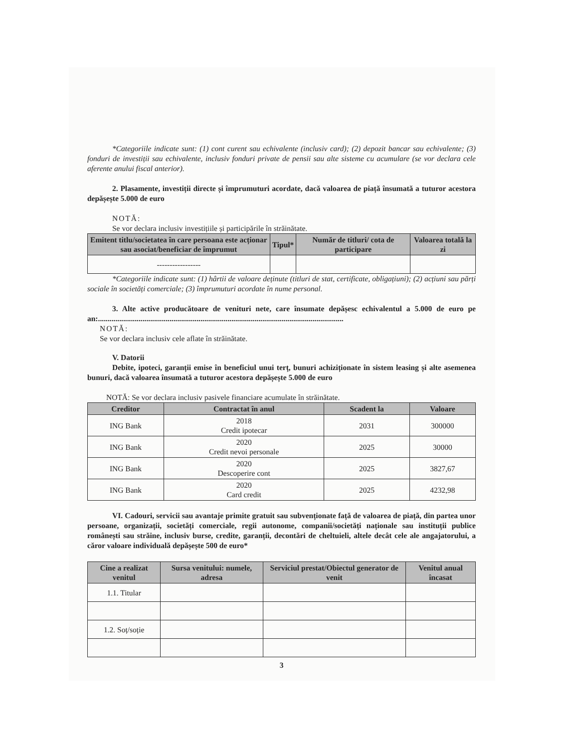*Categoriile indicate sunt: (1) cont curent sau echivalente (inclusiv card); (2) depozit bancar sau echivalente; (3) fonduri de investiții sau echivalente, inclusiv fonduri private de pensii sau alte sisteme cu acumulare (se vor declara cele aferente anului fiscal anterior).
2. Plasamente, investiții directe și împrumuturi acordate, dacă valoarea de piață însumată a tuturor acestora depășește 5.000 de euro
NOTĂ:
Se vor declara inclusiv investițiile și participările în străinătate.
| Emitent titlu/societatea în care persoana este acționar sau asociat/beneficiar de împrumut | Tipul* | Număr de titluri/ cota de participare | Valoarea totală la zi |
| --- | --- | --- | --- |
| ----------------- | | | |
*Categoriile indicate sunt: (1) hârtii de valoare deținute (titluri de stat, certificate, obligațiuni); (2) acțiuni sau părți sociale în societăți comerciale; (3) împrumuturi acordate în nume personal.
3. Alte active producătoare de venituri nete, care însumate depășesc echivalentul a 5.000 de euro pe an:...............................................................................................................................
NOTĂ:
Se vor declara inclusiv cele aflate în străinătate.
V. Datorii
Debite, ipoteci, garanții emise în beneficiul unui terț, bunuri achiziționate în sistem leasing și alte asemenea bunuri, dacă valoarea însumată a tuturor acestora depășește 5.000 de euro
NOTĂ: Se vor declara inclusiv pasivele financiare acumulate în străinătate.
| Creditor | Contractat în anul | Scadent la | Valoare |
| --- | --- | --- | --- |
| ING Bank | 2018 Credit ipotecar | 2031 | 300000 |
| ING Bank | 2020 Credit nevoi personale | 2025 | 30000 |
| ING Bank | 2020 Descoperire cont | 2025 | 3827,67 |
| ING Bank | 2020 Card credit | 2025 | 4232,98 |
VI. Cadouri, servicii sau avantaje primite gratuit sau subvenționate față de valoarea de piață, din partea unor persoane, organizații, societăți comerciale, regii autonome, companii/societăți naționale sau instituții publice românești sau străine, inclusiv burse, credite, garanții, decontări de cheltuieli, altele decât cele ale angajatorului, a căror valoare individuală depășește 500 de euro*
| Cine a realizat venitul | Sursa venitului: numele, adresa | Serviciul prestat/Obiectul generator de venit | Venitul anual încasat |
| --- | --- | --- | --- |
| 1.1. Titular | | | |
| 1.2. Soț/soție | | | |
3